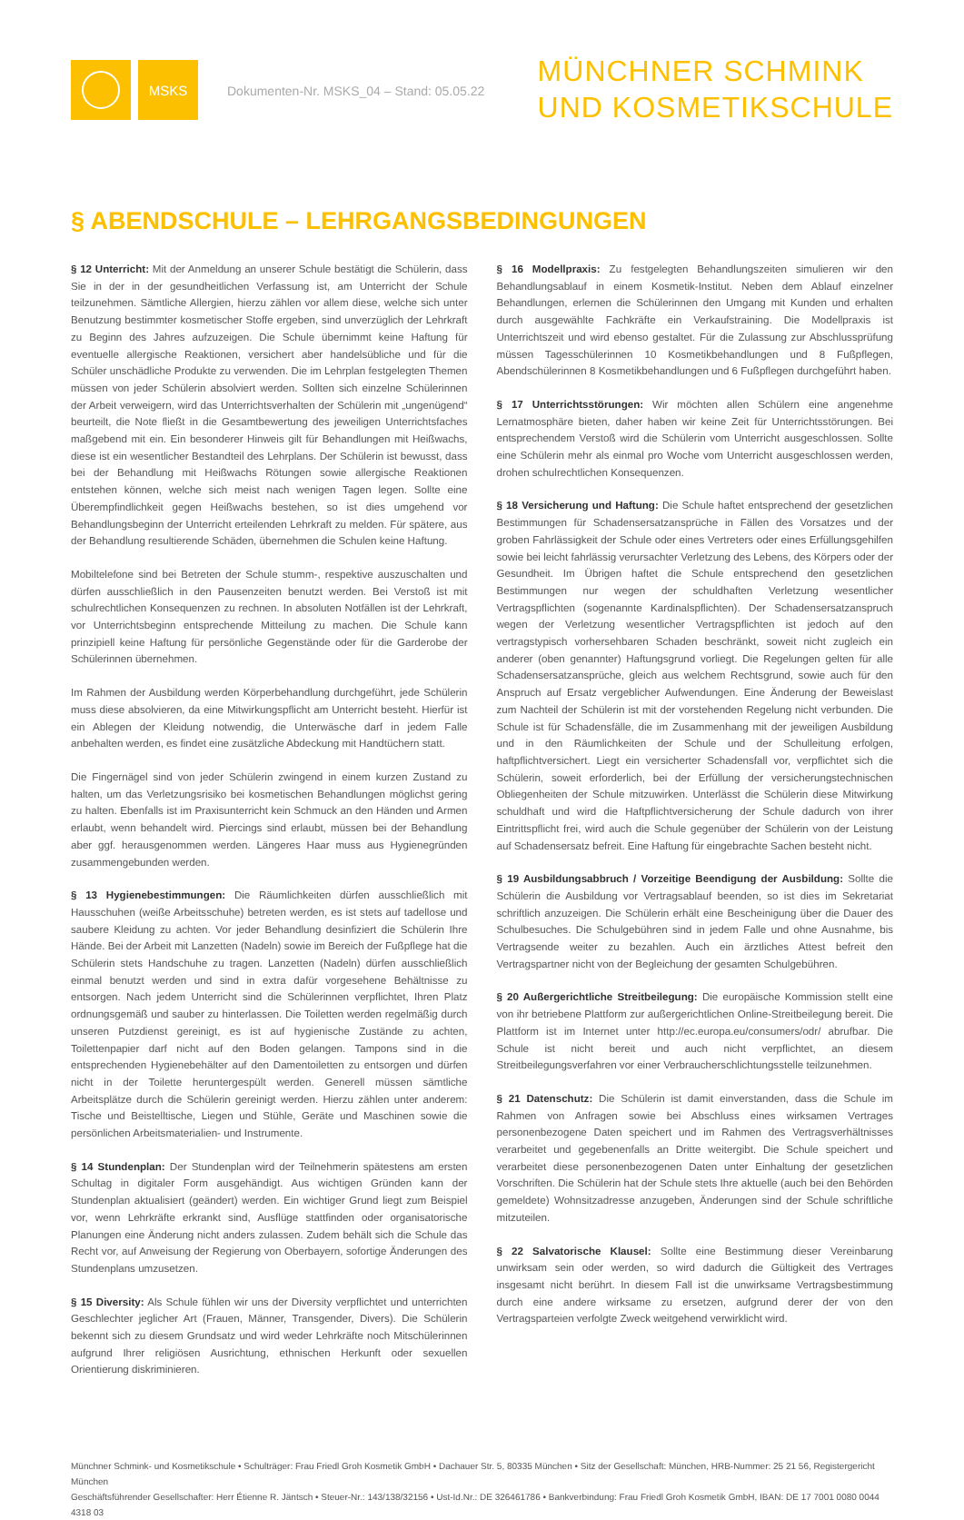MSKS
Dokumenten-Nr. MSKS_04 – Stand: 05.05.22
MÜNCHNER SCHMINK
UND KOSMETIKSCHULE
§ ABENDSCHULE – LEHRGANGSBEDINGUNGEN
§ 12 Unterricht: Mit der Anmeldung an unserer Schule bestätigt die Schülerin, dass Sie in der in der gesundheitlichen Verfassung ist, am Unterricht der Schule teilzunehmen. Sämtliche Allergien, hierzu zählen vor allem diese, welche sich unter Benutzung bestimmter kosmetischer Stoffe ergeben, sind unverzüglich der Lehrkraft zu Beginn des Jahres aufzuzeigen. Die Schule übernimmt keine Haftung für eventuelle allergische Reaktionen, versichert aber handelsübliche und für die Schüler unschädliche Produkte zu verwenden. Die im Lehrplan festgelegten Themen müssen von jeder Schülerin absolviert werden. Sollten sich einzelne Schülerinnen der Arbeit verweigern, wird das Unterrichtsverhalten der Schülerin mit „ungenügend“ beurteilt, die Note fließt in die Gesamtbewertung des jeweiligen Unterrichtsfaches maßgebend mit ein. Ein besonderer Hinweis gilt für Behandlungen mit Heißwachs, diese ist ein wesentlicher Bestandteil des Lehrplans. Der Schülerin ist bewusst, dass bei der Behandlung mit Heißwachs Rötungen sowie allergische Reaktionen entstehen können, welche sich meist nach wenigen Tagen legen. Sollte eine Überempfindlichkeit gegen Heißwachs bestehen, so ist dies umgehend vor Behandlungsbeginn der Unterricht erteilenden Lehrkraft zu melden. Für spätere, aus der Behandlung resultierende Schäden, übernehmen die Schulen keine Haftung.
Mobiltelefone sind bei Betreten der Schule stumm-, respektive auszuschalten und dürfen ausschließlich in den Pausenzeiten benutzt werden. Bei Verstoß ist mit schulrechtlichen Konsequenzen zu rechnen. In absoluten Notfällen ist der Lehrkraft, vor Unterrichtsbeginn entsprechende Mitteilung zu machen. Die Schule kann prinzipiell keine Haftung für persönliche Gegenstände oder für die Garderobe der Schülerinnen übernehmen.
Im Rahmen der Ausbildung werden Körperbehandlung durchgeführt, jede Schülerin muss diese absolvieren, da eine Mitwirkungspflicht am Unterricht besteht. Hierfür ist ein Ablegen der Kleidung notwendig, die Unterwäsche darf in jedem Falle anbehalten werden, es findet eine zusätzliche Abdeckung mit Handtüchern statt.
Die Fingernägel sind von jeder Schülerin zwingend in einem kurzen Zustand zu halten, um das Verletzungsrisiko bei kosmetischen Behandlungen möglichst gering zu halten. Ebenfalls ist im Praxisunterricht kein Schmuck an den Händen und Armen erlaubt, wenn behandelt wird. Piercings sind erlaubt, müssen bei der Behandlung aber ggf. herausgenommen werden. Längeres Haar muss aus Hygienegründen zusammengebunden werden.
§ 13 Hygienebestimmungen: Die Räumlichkeiten dürfen ausschließlich mit Hausschuhen (weiße Arbeitsschuhe) betreten werden, es ist stets auf tadellose und saubere Kleidung zu achten. Vor jeder Behandlung desinfiziert die Schülerin Ihre Hände. Bei der Arbeit mit Lanzetten (Nadeln) sowie im Bereich der Fußpflege hat die Schülerin stets Handschuhe zu tragen. Lanzetten (Nadeln) dürfen ausschließlich einmal benutzt werden und sind in extra dafür vorgesehene Behältnisse zu entsorgen. Nach jedem Unterricht sind die Schülerinnen verpflichtet, Ihren Platz ordnungsgemäß und sauber zu hinterlassen. Die Toiletten werden regelmäßig durch unseren Putzdienst gereinigt, es ist auf hygienische Zustände zu achten, Toilettenpapier darf nicht auf den Boden gelangen. Tampons sind in die entsprechenden Hygienebehälter auf den Damentoiletten zu entsorgen und dürfen nicht in der Toilette heruntergespült werden. Generell müssen sämtliche Arbeitsplätze durch die Schülerin gereinigt werden. Hierzu zählen unter anderem: Tische und Beistelltische, Liegen und Stühle, Geräte und Maschinen sowie die persönlichen Arbeitsmaterialien- und Instrumente.
§ 14 Stundenplan: Der Stundenplan wird der Teilnehmerin spätestens am ersten Schultag in digitaler Form ausgehändigt. Aus wichtigen Gründen kann der Stundenplan aktualisiert (geändert) werden. Ein wichtiger Grund liegt zum Beispiel vor, wenn Lehrkräfte erkrankt sind, Ausflüge stattfinden oder organisatorische Planungen eine Änderung nicht anders zulassen. Zudem behält sich die Schule das Recht vor, auf Anweisung der Regierung von Oberbayern, sofortige Änderungen des Stundenplans umzusetzen.
§ 15 Diversity: Als Schule fühlen wir uns der Diversity verpflichtet und unterrichten Geschlechter jeglicher Art (Frauen, Männer, Transgender, Divers). Die Schülerin bekennt sich zu diesem Grundsatz und wird weder Lehrkräfte noch Mitschülerinnen aufgrund Ihrer religiösen Ausrichtung, ethnischen Herkunft oder sexuellen Orientierung diskriminieren.
§ 16 Modellpraxis: Zu festgelegten Behandlungszeiten simulieren wir den Behandlungsablauf in einem Kosmetik-Institut. Neben dem Ablauf einzelner Behandlungen, erlernen die Schülerinnen den Umgang mit Kunden und erhalten durch ausgewählte Fachkräfte ein Verkaufstraining. Die Modellpraxis ist Unterrichtszeit und wird ebenso gestaltet. Für die Zulassung zur Abschlussprüfung müssen Tagesschülerinnen 10 Kosmetikbehandlungen und 8 Fußpflegen, Abendschülerinnen 8 Kosmetikbehandlungen und 6 Fußpflegen durchgeführt haben.
§ 17 Unterrichtsstörungen: Wir möchten allen Schülern eine angenehme Lernatmosphäre bieten, daher haben wir keine Zeit für Unterrichtsstörungen. Bei entsprechendem Verstoß wird die Schülerin vom Unterricht ausgeschlossen. Sollte eine Schülerin mehr als einmal pro Woche vom Unterricht ausgeschlossen werden, drohen schulrechtlichen Konsequenzen.
§ 18 Versicherung und Haftung: Die Schule haftet entsprechend der gesetzlichen Bestimmungen für Schadensersatzansprüche in Fällen des Vorsatzes und der groben Fahrlässigkeit der Schule oder eines Vertreters oder eines Erfüllungsgehilfen sowie bei leicht fahrlässig verursachter Verletzung des Lebens, des Körpers oder der Gesundheit. Im Übrigen haftet die Schule entsprechend den gesetzlichen Bestimmungen nur wegen der schuldhaften Verletzung wesentlicher Vertragspflichten (sogenannte Kardinalspflichten). Der Schadensersatzanspruch wegen der Verletzung wesentlicher Vertragspflichten ist jedoch auf den vertragstypisch vorhersehbaren Schaden beschränkt, soweit nicht zugleich ein anderer (oben genannter) Haftungsgrund vorliegt. Die Regelungen gelten für alle Schadensersatzansprüche, gleich aus welchem Rechtsgrund, sowie auch für den Anspruch auf Ersatz vergeblicher Aufwendungen. Eine Änderung der Beweislast zum Nachteil der Schülerin ist mit der vorstehenden Regelung nicht verbunden. Die Schule ist für Schadensfälle, die im Zusammenhang mit der jeweiligen Ausbildung und in den Räumlichkeiten der Schule und der Schulleitung erfolgen, haftpflichtversichert. Liegt ein versicherter Schadensfall vor, verpflichtet sich die Schülerin, soweit erforderlich, bei der Erfüllung der versicherungstechnischen Obliegenheiten der Schule mitzuwirken. Unterlässt die Schülerin diese Mitwirkung schuldhaft und wird die Haftpflichtversicherung der Schule dadurch von ihrer Eintrittspflicht frei, wird auch die Schule gegenüber der Schülerin von der Leistung auf Schadensersatz befreit. Eine Haftung für eingebrachte Sachen besteht nicht.
§ 19 Ausbildungsabbruch / Vorzeitige Beendigung der Ausbildung: Sollte die Schülerin die Ausbildung vor Vertragsablauf beenden, so ist dies im Sekretariat schriftlich anzuzeigen. Die Schülerin erhält eine Bescheinigung über die Dauer des Schulbesuches. Die Schulgebühren sind in jedem Falle und ohne Ausnahme, bis Vertragsende weiter zu bezahlen. Auch ein ärztliches Attest befreit den Vertragspartner nicht von der Begleichung der gesamten Schulgebühren.
§ 20 Außergerichtliche Streitbeilegung: Die europäische Kommission stellt eine von ihr betriebene Plattform zur außergerichtlichen Online-Streitbeilegung bereit. Die Plattform ist im Internet unter http://ec.europa.eu/consumers/odr/ abrufbar. Die Schule ist nicht bereit und auch nicht verpflichtet, an diesem Streitbeilegungsverfahren vor einer Verbraucherschlichtungsstelle teilzunehmen.
§ 21 Datenschutz: Die Schülerin ist damit einverstanden, dass die Schule im Rahmen von Anfragen sowie bei Abschluss eines wirksamen Vertrages personenbezogene Daten speichert und im Rahmen des Vertragsverhältnisses verarbeitet und gegebenenfalls an Dritte weitergibt. Die Schule speichert und verarbeitet diese personenbezogenen Daten unter Einhaltung der gesetzlichen Vorschriften. Die Schülerin hat der Schule stets Ihre aktuelle (auch bei den Behörden gemeldete) Wohnsitzadresse anzugeben, Änderungen sind der Schule schriftliche mitzuteilen.
§ 22 Salvatorische Klausel: Sollte eine Bestimmung dieser Vereinbarung unwirksam sein oder werden, so wird dadurch die Gültigkeit des Vertrages insgesamt nicht berührt. In diesem Fall ist die unwirksame Vertragsbestimmung durch eine andere wirksame zu ersetzen, aufgrund derer der von den Vertragsparteien verfolgte Zweck weitgehend verwirklicht wird.
Münchner Schmink- und Kosmetikschule • Schulträger: Frau Friedl Groh Kosmetik GmbH • Dachauer Str. 5, 80335 München • Sitz der Gesellschaft: München, HRB-Nummer: 25 21 56, Registergericht München
Geschäftsführender Gesellschafter: Herr Étienne R. Jäntsch • Steuer-Nr.: 143/138/32156 • Ust-Id.Nr.: DE 326461786 • Bankverbindung: Frau Friedl Groh Kosmetik GmbH, IBAN: DE 17 7001 0080 0044 4318 03